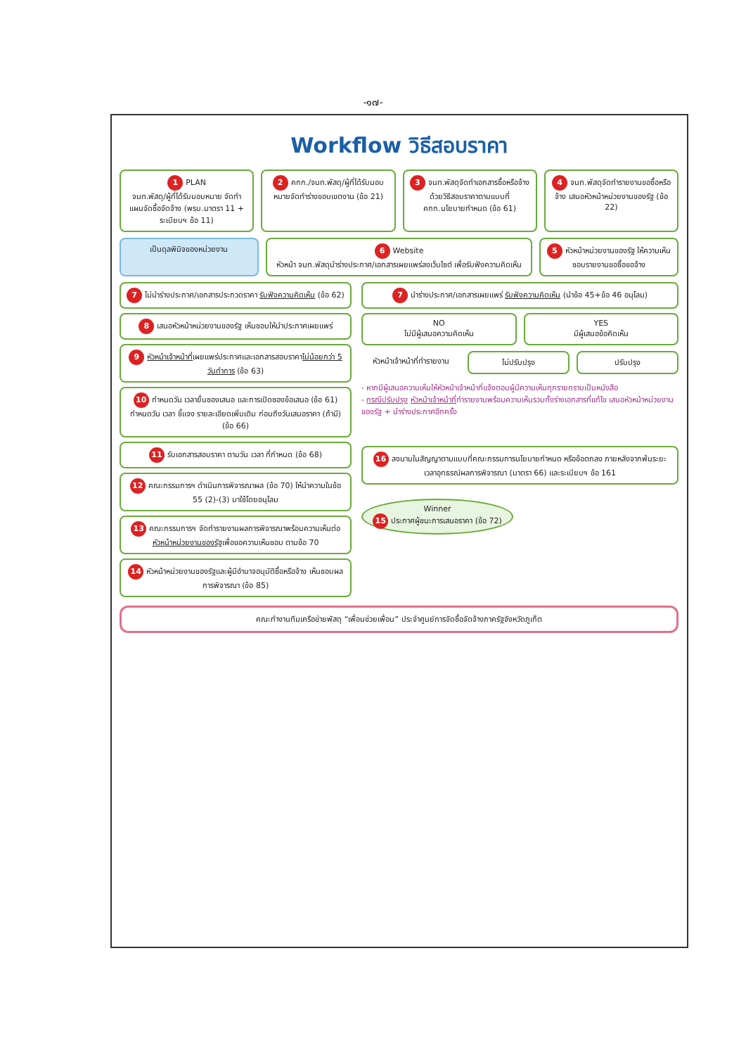-๑๗-
Workflow วิธีสอบราคา
1 PLAN
จนท.พัสดุ/ผู้ที่ได้รับมอบหมาย จัดทำแผนจัดซื้อจัดจ้าง (พรบ.มาตรา 11 + ระเบียบฯ ข้อ 11)
2 คกก./จนท.พัสดุ/ผู้ที่ได้รับมอบหมายจัดทำร่างขอบเขตงาน (ข้อ 21)
3 จนท.พัสดุจัดทำเอกสารซื้อหรือจ้างด้วยวิธีสอบราคาตามแบบที่ คกก.นโยบายกำหนด (ข้อ 61)
4 จนท.พัสดุจัดทำรายงานขอซื้อหรือจ้าง เสนอหัวหน้าหน่วยงานของรัฐ (ข้อ 22)
เป็นดุลพินิจของหน่วยงาน
6 Website
หัวหน้า จนท.พัสดุนำร่างประกาศ/เอกสารเผยแพร่ลงเว็บไซต์ เพื่อรับฟังความคิดเห็น
5 หัวหน้าหน่วยงานของรัฐ ให้ความเห็นชอบรายงานขอซื้อขอจ้าง
7 ไม่นำร่างประกาศ/เอกสารประกวดราคา รับฟังความคิดเห็น (ข้อ 62)
8 เสนอหัวหน้าหน่วยงานของรัฐ เห็นชอบให้นำประกาศเผยแพร่
9 หัวหน้าเจ้าหน้าที่เผยแพร่ประกาศและเอกสารสอบราคาไม่น้อยกว่า 5 วันทำการ (ข้อ 63)
10 กำหนดวัน เวลายื่นซองเสนอ และการเปิดซองข้อเสนอ (ข้อ 61) กำหนดวัน เวลา ชี้แจง รายละเอียดเพิ่มเติม ก่อนถึงวันเสนอราคา (ถ้ามี) (ข้อ 66)
11 รับเอกสารสอบราคา ตามวัน เวลา ที่กำหนด (ข้อ 68)
12 คณะกรรมการฯ ดำเนินการพิจารณาผล (ข้อ 70) ให้นำความในข้อ 55 (2)-(3) มาใช้โดยอนุโลม
13 คณะกรรมการฯ จัดทำรายงานผลการพิจารณาพร้อมความเห็นต่อหัวหน้าหน่วยงานของรัฐเพื่อขอความเห็นชอบ ตามข้อ 70
14 หัวหน้าหน่วยงานของรัฐและผู้มีอำนาจอนุมัติซื้อหรือจ้าง เห็นชอบผลการพิจารณา (ข้อ 85)
7 นำร่างประกาศ/เอกสารเผยแพร่ รับฟังความคิดเห็น (นำข้อ 45+ข้อ 46 อนุโลม)
NO
ไม่มีผู้เสนอความคิดเห็น
YES
มีผู้เสนอข้อคิดเห็น
หัวหน้าเจ้าหน้าที่ทำรายงาน ไม่ปรับปรุง ปรับปรุง
- หากมีผู้เสนอความเห็นให้หัวหน้าเจ้าหน้าที่แจ้งตอบผู้มีความเห็นทุกรายทราบเป็นหนังสือ
- กรณีปรับปรุง หัวหน้าเจ้าหน้าที่ทำรายงานพร้อมความเห็นรวมทั้งร่างเอกสารที่แก้ไข เสนอหัวหน้าหน่วยงานของรัฐ + นำร่างประกาศอีกครั้ง
16 ลงนามในสัญญาตามแบบที่คณะกรรมการนโยบายกำหนด หรือข้อตกลง ภายหลังจากพ้นระยะเวลาอุทธรณ์ผลการพิจารณา (มาตรา 66) และระเบียบฯ ข้อ 161
Winner
15 ประกาศผู้ชนะการเสนอราคา (ข้อ 72)
คณะทำงานทีมเครือข่ายพัสดุ “เพื่อนช่วยเพื่อน” ประจำศูนย์การจัดซื้อจัดจ้างภาครัฐจังหวัดภูเก็ต